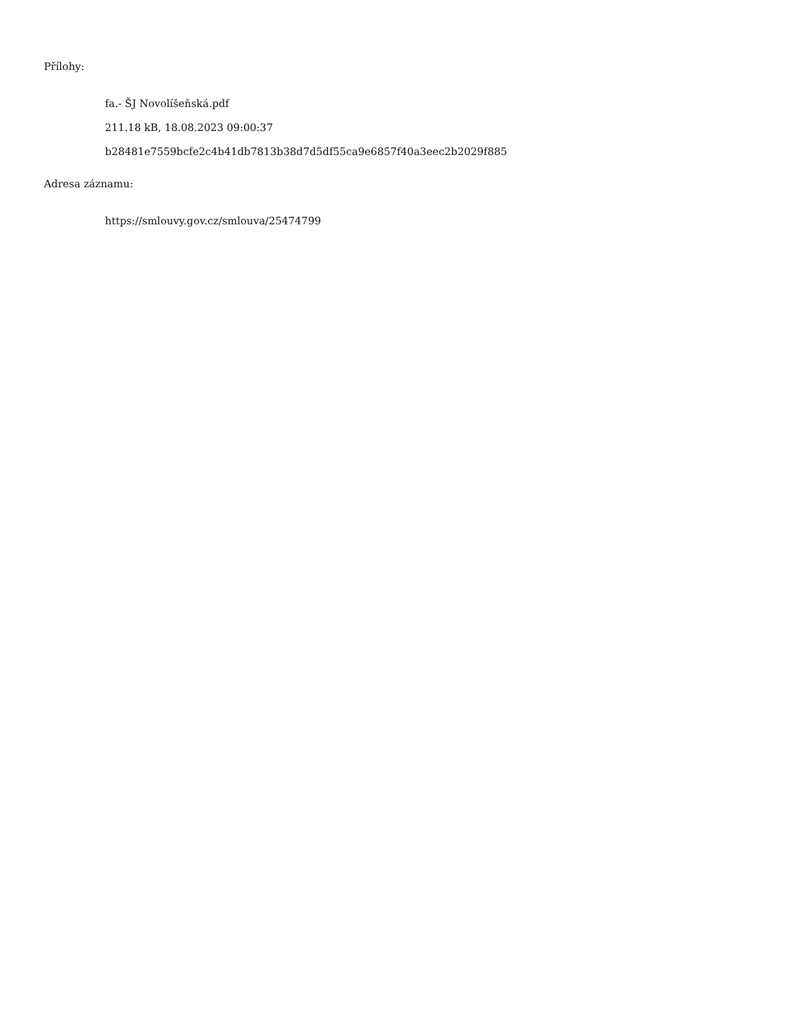Přílohy:
fa.- ŠJ Novolíšeňská.pdf
211.18 kB, 18.08.2023 09:00:37
b28481e7559bcfe2c4b41db7813b38d7d5df55ca9e6857f40a3eec2b2029f885
Adresa záznamu:
https://smlouvy.gov.cz/smlouva/25474799